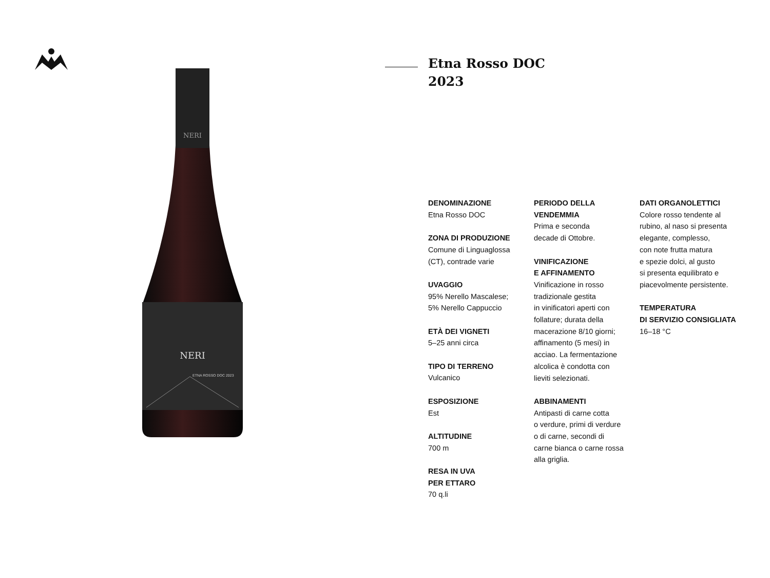NERI
NERI
ETNA ROSSO DOC 2023
Etna Rosso DOC
2023
DENOMINAZIONE
Etna Rosso DOC
ZONA DI PRODUZIONE
Comune di Linguaglossa
(CT), contrade varie
UVAGGIO
95% Nerello Mascalese;
5% Nerello Cappuccio
ETÀ DEI VIGNETI
5–25 anni circa
TIPO DI TERRENO
Vulcanico
ESPOSIZIONE
Est
ALTITUDINE
700 m
RESA IN UVA
PER ETTARO
70 q.li
PERIODO DELLA
VENDEMMIA
Prima e seconda
decade di Ottobre.
VINIFICAZIONE
E AFFINAMENTO
Vinificazione in rosso
tradizionale gestita
in vinificatori aperti con
follature; durata della
macerazione 8/10 giorni;
affinamento (5 mesi) in
acciao. La fermentazione
alcolica è condotta con
lieviti selezionati.
ABBINAMENTI
Antipasti di carne cotta
o verdure, primi di verdure
o di carne, secondi di
carne bianca o carne rossa
alla griglia.
DATI ORGANOLETTICI
Colore rosso tendente al
rubino, al naso si presenta
elegante, complesso,
con note frutta matura
e spezie dolci, al gusto
si presenta equilibrato e
piacevolmente persistente.
TEMPERATURA
DI SERVIZIO CONSIGLIATA
16–18 °C